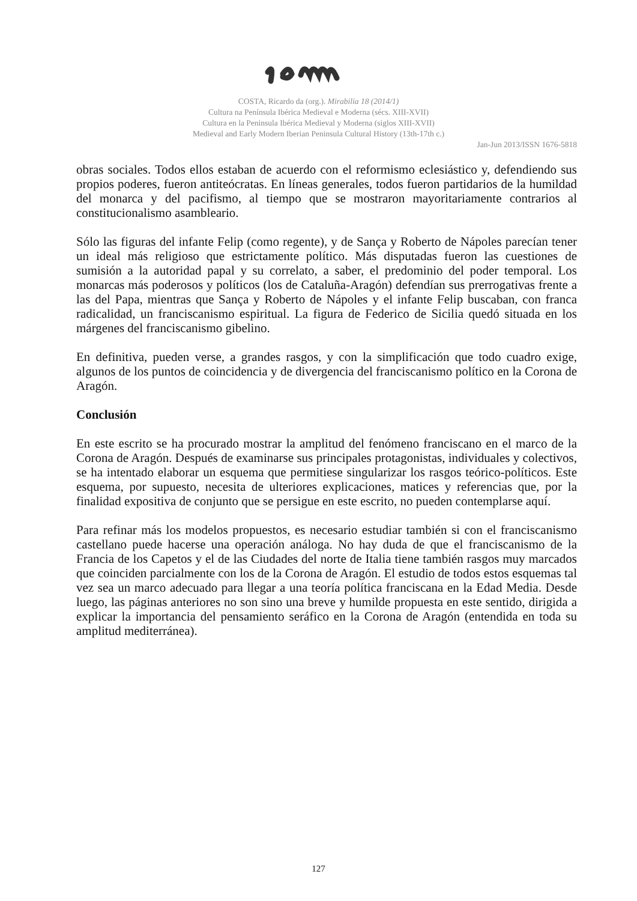COSTA, Ricardo da (org.). Mirabilia 18 (2014/1)
Cultura na Península Ibérica Medieval e Moderna (sécs. XIII-XVII)
Cultura en la Peninsula Ibérica Medieval y Moderna (siglos XIII-XVII)
Medieval and Early Modern Iberian Peninsula Cultural History (13th-17th c.)
Jan-Jun 2013/ISSN 1676-5818
obras sociales. Todos ellos estaban de acuerdo con el reformismo eclesiástico y, defendiendo sus propios poderes, fueron antiteócratas. En líneas generales, todos fueron partidarios de la humildad del monarca y del pacifismo, al tiempo que se mostraron mayoritariamente contrarios al constitucionalismo asambleario.
Sólo las figuras del infante Felip (como regente), y de Sança y Roberto de Nápoles parecían tener un ideal más religioso que estrictamente político. Más disputadas fueron las cuestiones de sumisión a la autoridad papal y su correlato, a saber, el predominio del poder temporal. Los monarcas más poderosos y políticos (los de Cataluña-Aragón) defendían sus prerrogativas frente a las del Papa, mientras que Sança y Roberto de Nápoles y el infante Felip buscaban, con franca radicalidad, un franciscanismo espiritual. La figura de Federico de Sicilia quedó situada en los márgenes del franciscanismo gibelino.
En definitiva, pueden verse, a grandes rasgos, y con la simplificación que todo cuadro exige, algunos de los puntos de coincidencia y de divergencia del franciscanismo político en la Corona de Aragón.
Conclusión
En este escrito se ha procurado mostrar la amplitud del fenómeno franciscano en el marco de la Corona de Aragón. Después de examinarse sus principales protagonistas, individuales y colectivos, se ha intentado elaborar un esquema que permitiese singularizar los rasgos teórico-políticos. Este esquema, por supuesto, necesita de ulteriores explicaciones, matices y referencias que, por la finalidad expositiva de conjunto que se persigue en este escrito, no pueden contemplarse aquí.
Para refinar más los modelos propuestos, es necesario estudiar también si con el franciscanismo castellano puede hacerse una operación análoga. No hay duda de que el franciscanismo de la Francia de los Capetos y el de las Ciudades del norte de Italia tiene también rasgos muy marcados que coinciden parcialmente con los de la Corona de Aragón. El estudio de todos estos esquemas tal vez sea un marco adecuado para llegar a una teoría política franciscana en la Edad Media. Desde luego, las páginas anteriores no son sino una breve y humilde propuesta en este sentido, dirigida a explicar la importancia del pensamiento seráfico en la Corona de Aragón (entendida en toda su amplitud mediterránea).
127